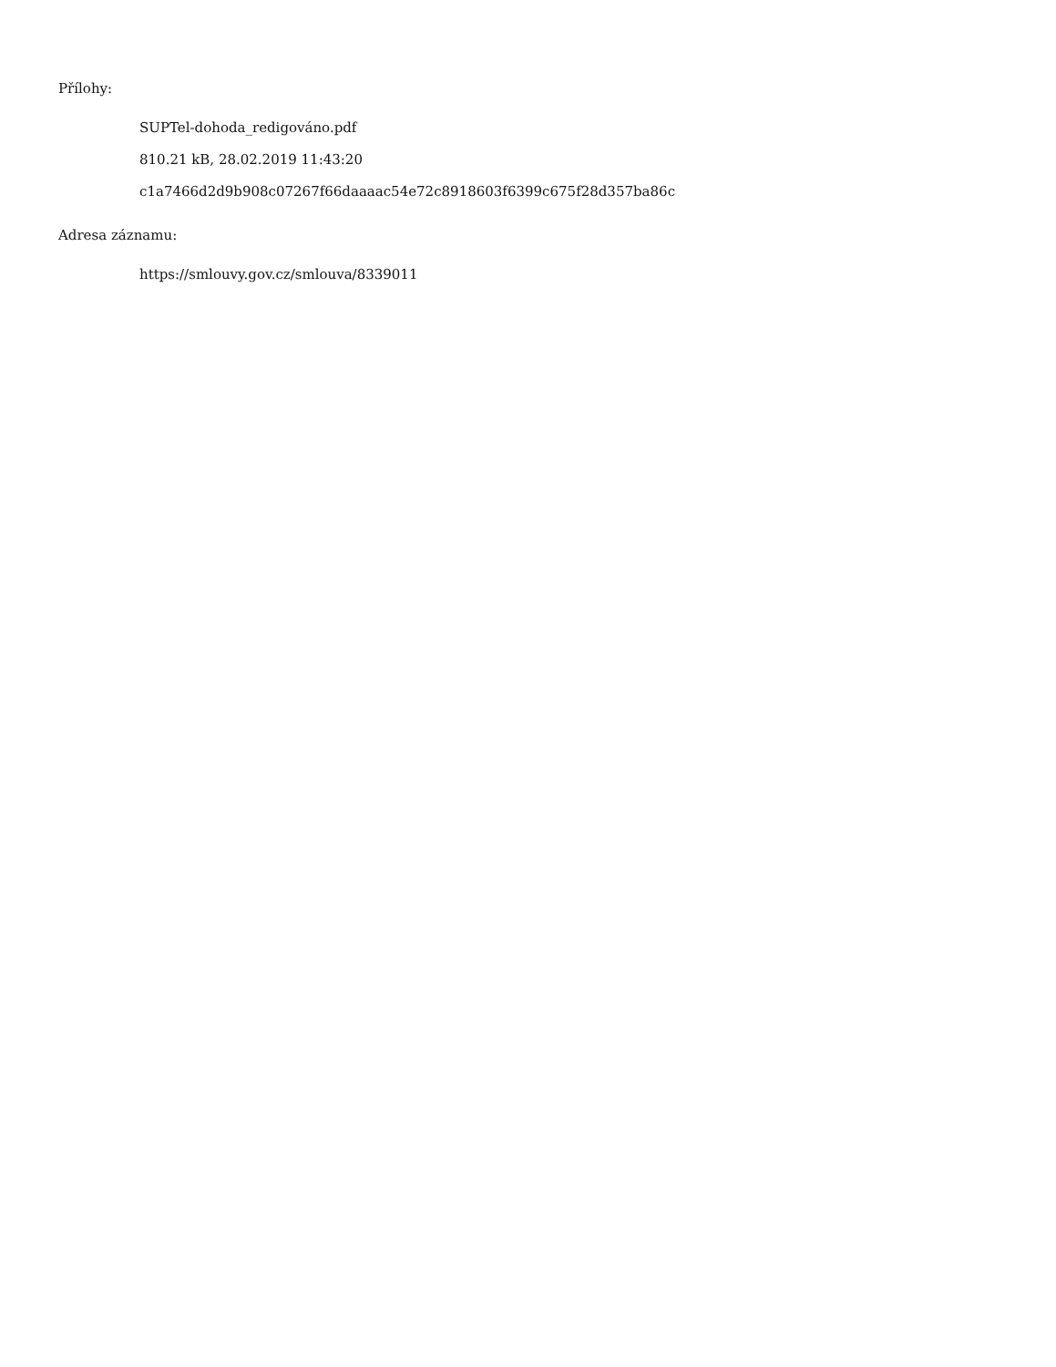Přílohy:
SUPTel-dohoda_redigováno.pdf
810.21 kB, 28.02.2019 11:43:20
c1a7466d2d9b908c07267f66daaaac54e72c8918603f6399c675f28d357ba86c
Adresa záznamu:
https://smlouvy.gov.cz/smlouva/8339011